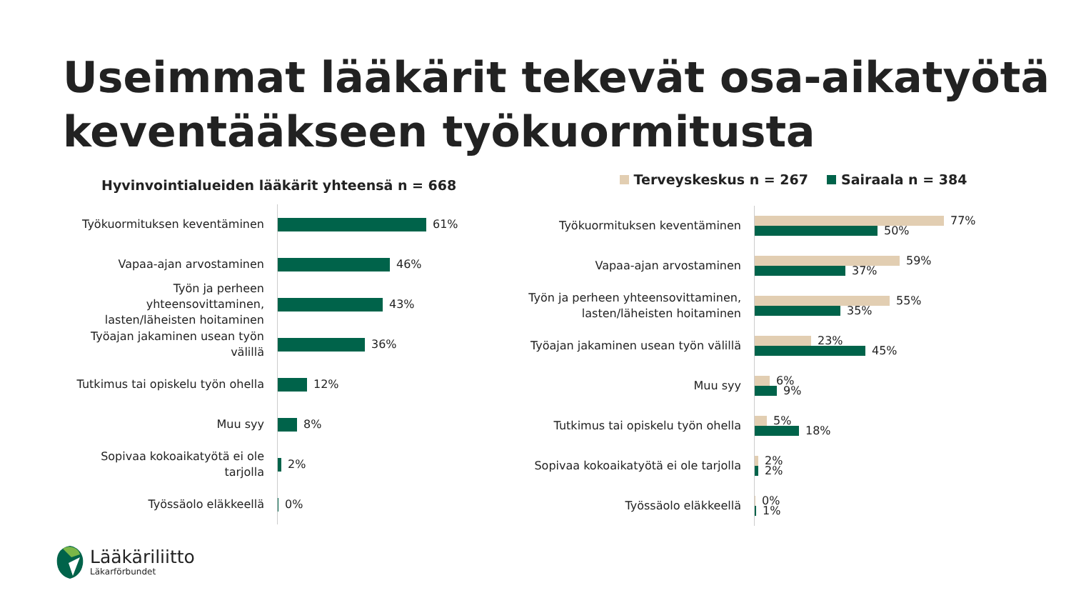Useimmat lääkärit tekevät osa-aikatyötä
keventääkseen työkuormitusta
Hyvinvointialueiden lääkärit yhteensä n = 668
Terveyskeskus n = 267 Sairaala n = 384
Työkuormituksen keventäminen
61%
Vapaa-ajan arvostaminen
46%
Työn ja perheen yhteensovittaminen, lasten/läheisten hoitaminen
43%
Työajan jakaminen usean työn välillä
36%
Tutkimus tai opiskelu työn ohella
12%
Muu syy
8%
Sopivaa kokoaikatyötä ei ole tarjolla
2%
Työssäolo eläkkeellä
0%
Työkuormituksen keventäminen
77%
50%
Vapaa-ajan arvostaminen
59%
37%
Työn ja perheen yhteensovittaminen, lasten/läheisten hoitaminen
55%
35%
Työajan jakaminen usean työn välillä
23%
45%
Muu syy
6%
9%
Tutkimus tai opiskelu työn ohella
5%
18%
Sopivaa kokoaikatyötä ei ole tarjolla
2%
2%
Työssäolo eläkkeellä
0%
1%
Lääkäriliitto
Läkarförbundet